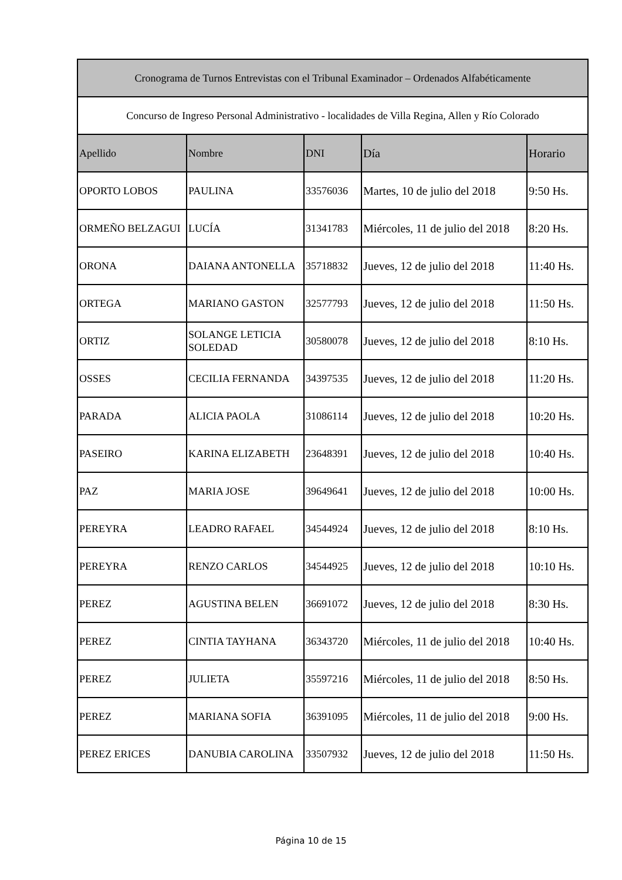| Cronograma de Turnos Entrevistas con el Tribunal Examinador – Ordenados Alfabéticamente | | | | |
| --- | --- | --- | --- | --- |
| Concurso de Ingreso Personal Administrativo - localidades de Villa Regina, Allen y Río Colorado | | | | |
| Apellido | Nombre | DNI | Día | Horario |
| OPORTO LOBOS | PAULINA | 33576036 | Martes, 10 de julio del 2018 | 9:50 Hs. |
| ORMEÑO BELZAGUI | LUCÍA | 31341783 | Miércoles, 11 de julio del 2018 | 8:20 Hs. |
| ORONA | DAIANA ANTONELLA | 35718832 | Jueves, 12 de julio del 2018 | 11:40 Hs. |
| ORTEGA | MARIANO GASTON | 32577793 | Jueves, 12 de julio del 2018 | 11:50 Hs. |
| ORTIZ | SOLANGE LETICIA SOLEDAD | 30580078 | Jueves, 12 de julio del 2018 | 8:10 Hs. |
| OSSES | CECILIA FERNANDA | 34397535 | Jueves, 12 de julio del 2018 | 11:20 Hs. |
| PARADA | ALICIA PAOLA | 31086114 | Jueves, 12 de julio del 2018 | 10:20 Hs. |
| PASEIRO | KARINA ELIZABETH | 23648391 | Jueves, 12 de julio del 2018 | 10:40 Hs. |
| PAZ | MARIA JOSE | 39649641 | Jueves, 12 de julio del 2018 | 10:00 Hs. |
| PEREYRA | LEADRO RAFAEL | 34544924 | Jueves, 12 de julio del 2018 | 8:10 Hs. |
| PEREYRA | RENZO CARLOS | 34544925 | Jueves, 12 de julio del 2018 | 10:10 Hs. |
| PEREZ | AGUSTINA BELEN | 36691072 | Jueves, 12 de julio del 2018 | 8:30 Hs. |
| PEREZ | CINTIA TAYHANA | 36343720 | Miércoles, 11 de julio del 2018 | 10:40 Hs. |
| PEREZ | JULIETA | 35597216 | Miércoles, 11 de julio del 2018 | 8:50 Hs. |
| PEREZ | MARIANA SOFIA | 36391095 | Miércoles, 11 de julio del 2018 | 9:00 Hs. |
| PEREZ ERICES | DANUBIA CAROLINA | 33507932 | Jueves, 12 de julio del 2018 | 11:50 Hs. |
Página 10 de 15